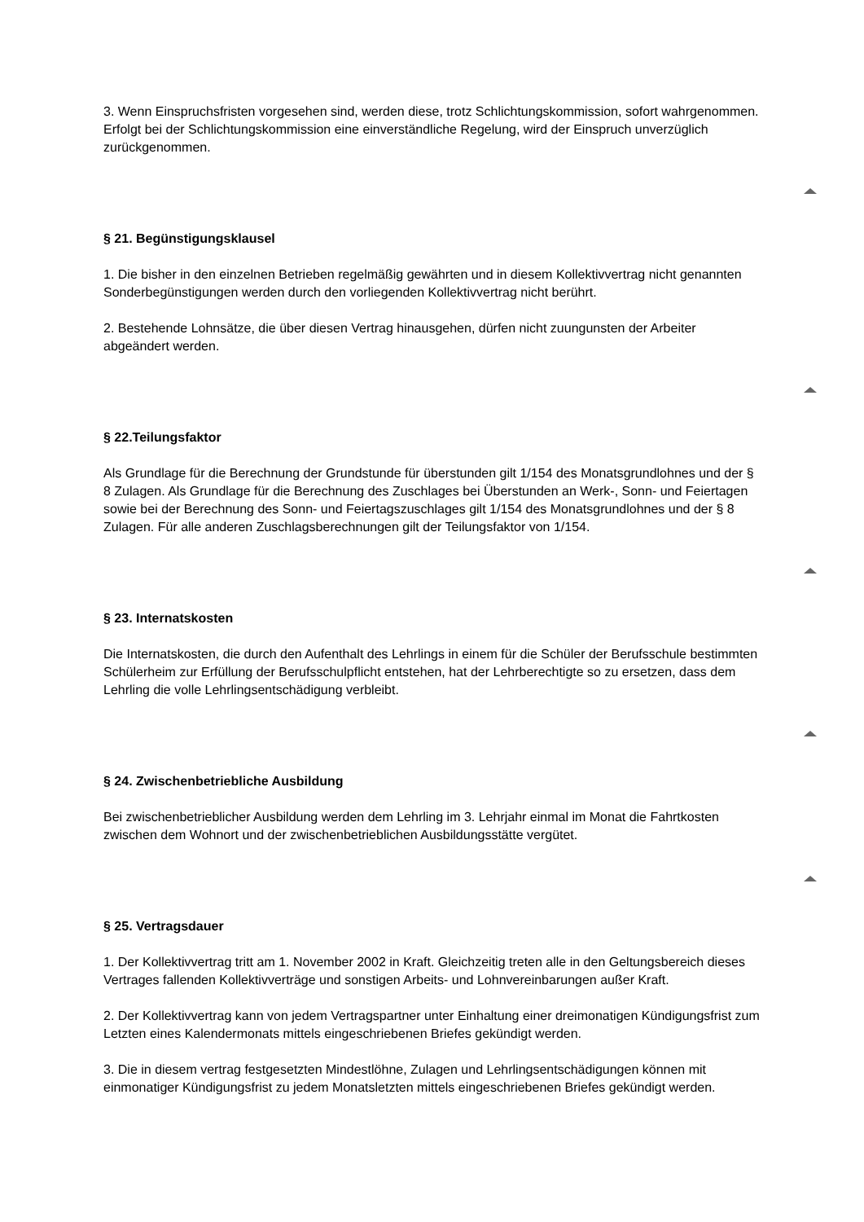3. Wenn Einspruchsfristen vorgesehen sind, werden diese, trotz Schlichtungskommission, sofort wahrgenommen. Erfolgt bei der Schlichtungskommission eine einverständliche Regelung, wird der Einspruch unverzüglich zurückgenommen.
§ 21. Begünstigungsklausel
1. Die bisher in den einzelnen Betrieben regelmäßig gewährten und in diesem Kollektivvertrag nicht genannten Sonderbegünstigungen werden durch den vorliegenden Kollektivvertrag nicht berührt.
2. Bestehende Lohnsätze, die über diesen Vertrag hinausgehen, dürfen nicht zuungunsten der Arbeiter abgeändert werden.
§ 22.Teilungsfaktor
Als Grundlage für die Berechnung der Grundstunde für überstunden gilt 1/154 des Monatsgrundlohnes und der § 8 Zulagen. Als Grundlage für die Berechnung des Zuschlages bei Überstunden an Werk-, Sonn- und Feiertagen sowie bei der Berechnung des Sonn- und Feiertagszuschlages gilt 1/154 des Monatsgrundlohnes und der § 8 Zulagen. Für alle anderen Zuschlagsberechnungen gilt der Teilungsfaktor von 1/154.
§ 23. Internatskosten
Die Internatskosten, die durch den Aufenthalt des Lehrlings in einem für die Schüler der Berufsschule bestimmten Schülerheim zur Erfüllung der Berufsschulpflicht entstehen, hat der Lehrberechtigte so zu ersetzen, dass dem Lehrling die volle Lehrlingsentschädigung verbleibt.
§ 24. Zwischenbetriebliche Ausbildung
Bei zwischenbetrieblicher Ausbildung werden dem Lehrling im 3. Lehrjahr einmal im Monat die Fahrtkosten zwischen dem Wohnort und der zwischenbetrieblichen Ausbildungsstätte vergütet.
§ 25. Vertragsdauer
1. Der Kollektivvertrag tritt am 1. November 2002 in Kraft. Gleichzeitig treten alle in den Geltungsbereich dieses Vertrages fallenden Kollektivverträge und sonstigen Arbeits- und Lohnvereinbarungen außer Kraft.
2. Der Kollektivvertrag kann von jedem Vertragspartner unter Einhaltung einer dreimonatigen Kündigungsfrist zum Letzten eines Kalendermonats mittels eingeschriebenen Briefes gekündigt werden.
3. Die in diesem vertrag festgesetzten Mindestlöhne, Zulagen und Lehrlingsentschädigungen können mit einmonatiger Kündigungsfrist zu jedem Monatsletzten mittels eingeschriebenen Briefes gekündigt werden.